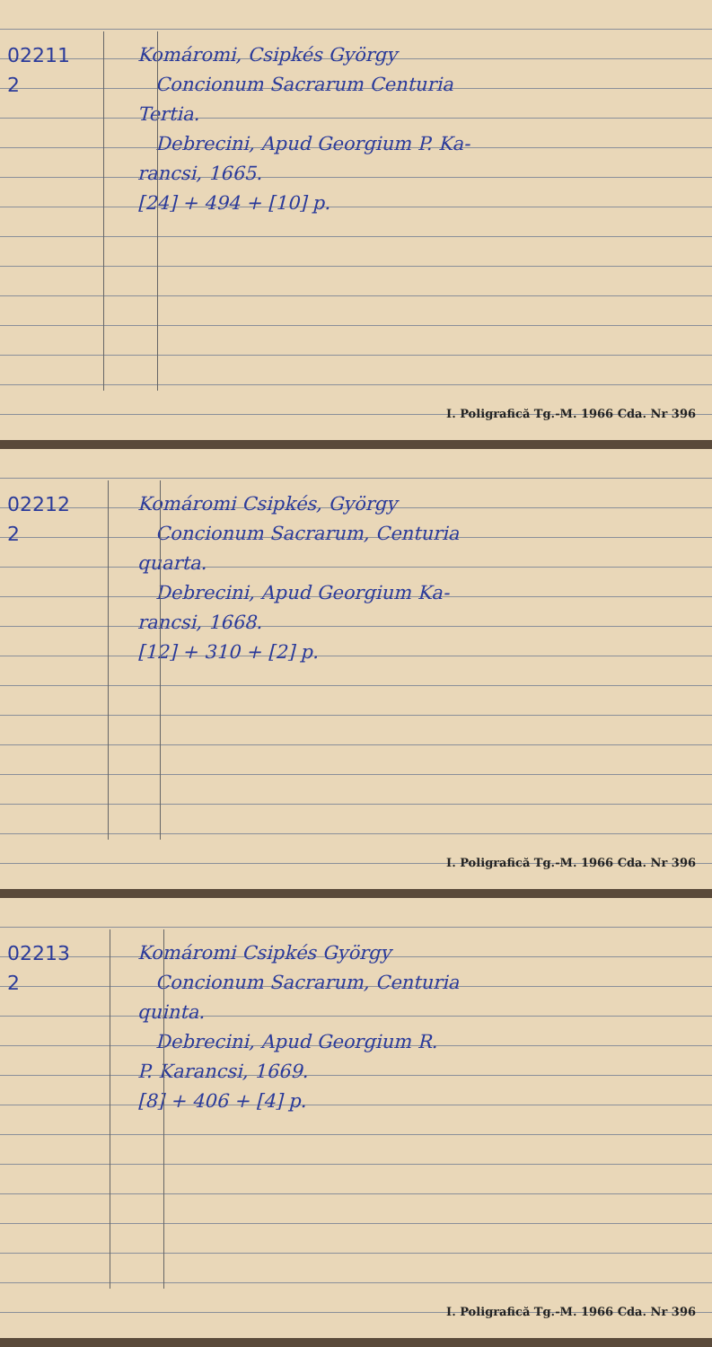02211
2
Komáromi, Csipkés György
Concionum Sacrarum Centuria
Tertia.
Debrecini, Apud Georgium P. Ka-
rancsi, 1665.
[24] + 494 + [10] p.
I. Poligrafică Tg.-M. 1966 Cda. Nr 396
02212
2
Komáromi Csipkés, György
Concionum Sacrarum, Centuria
quarta.
Debrecini, Apud Georgium Ka-
rancsi, 1668.
[12] + 310 + [2] p.
I. Poligrafică Tg.-M. 1966 Cda. Nr 396
02213
2
Komáromi Csipkés György
Concionum Sacrarum, Centuria
quinta.
Debrecini, Apud Georgium R.
P. Karancsi, 1669.
[8] + 406 + [4] p.
I. Poligrafică Tg.-M. 1966 Cda. Nr 396